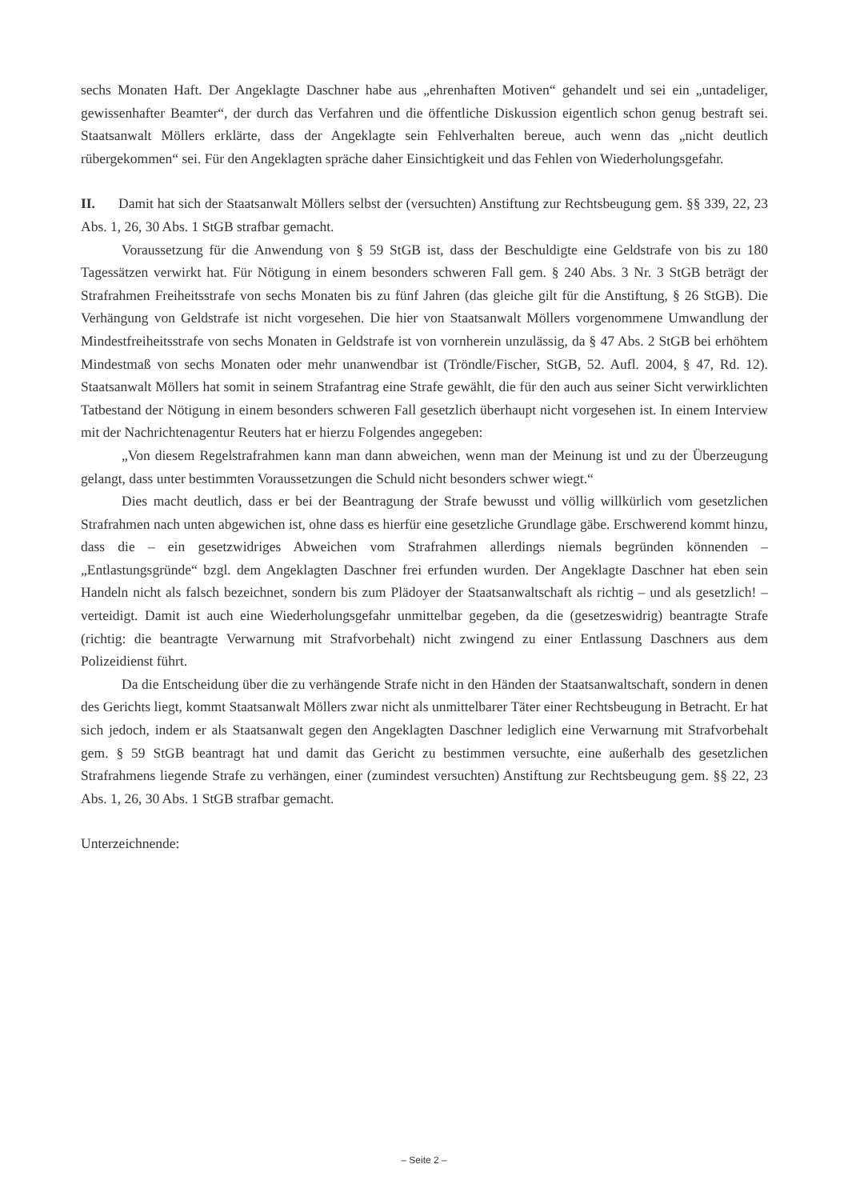sechs Monaten Haft. Der Angeklagte Daschner habe aus „ehrenhaften Motiven“ gehandelt und sei ein „untadeliger, gewissenhafter Beamter“, der durch das Verfahren und die öffentliche Diskussion eigentlich schon genug bestraft sei. Staatsanwalt Möllers erklärte, dass der Angeklagte sein Fehlverhalten bereue, auch wenn das „nicht deutlich rübergekommen“ sei. Für den Angeklagten spräche daher Einsichtigkeit und das Fehlen von Wiederholungsgefahr.
II. Damit hat sich der Staatsanwalt Möllers selbst der (versuchten) Anstiftung zur Rechtsbeugung gem. §§ 339, 22, 23 Abs. 1, 26, 30 Abs. 1 StGB strafbar gemacht.
Voraussetzung für die Anwendung von § 59 StGB ist, dass der Beschuldigte eine Geldstrafe von bis zu 180 Tagessätzen verwirkt hat. Für Nötigung in einem besonders schweren Fall gem. § 240 Abs. 3 Nr. 3 StGB beträgt der Strafrahmen Freiheitsstrafe von sechs Monaten bis zu fünf Jahren (das gleiche gilt für die Anstiftung, § 26 StGB). Die Verhängung von Geldstrafe ist nicht vorgesehen. Die hier von Staatsanwalt Möllers vorgenommene Umwandlung der Mindestfreiheitsstrafe von sechs Monaten in Geldstrafe ist von vornherein unzulässig, da § 47 Abs. 2 StGB bei erhöhtem Mindestmaß von sechs Monaten oder mehr unanwendbar ist (Tröndle/Fischer, StGB, 52. Aufl. 2004, § 47, Rd. 12). Staatsanwalt Möllers hat somit in seinem Strafantrag eine Strafe gewählt, die für den auch aus seiner Sicht verwirklichten Tatbestand der Nötigung in einem besonders schweren Fall gesetzlich überhaupt nicht vorgesehen ist. In einem Interview mit der Nachrichtenagentur Reuters hat er hierzu Folgendes angegeben:
„Von diesem Regelstrafrahmen kann man dann abweichen, wenn man der Meinung ist und zu der Überzeugung gelangt, dass unter bestimmten Voraussetzungen die Schuld nicht besonders schwer wiegt.“
Dies macht deutlich, dass er bei der Beantragung der Strafe bewusst und völlig willkürlich vom gesetzlichen Strafrahmen nach unten abgewichen ist, ohne dass es hierfür eine gesetzliche Grundlage gäbe. Erschwerend kommt hinzu, dass die – ein gesetzwidriges Abweichen vom Strafrahmen allerdings niemals begründen könnenden – „Entlastungsgründe“ bzgl. dem Angeklagten Daschner frei erfunden wurden. Der Angeklagte Daschner hat eben sein Handeln nicht als falsch bezeichnet, sondern bis zum Plädoyer der Staatsanwaltschaft als richtig – und als gesetzlich! – verteidigt. Damit ist auch eine Wiederholungsgefahr unmittelbar gegeben, da die (gesetzeswidrig) beantragte Strafe (richtig: die beantragte Verwarnung mit Strafvorbehalt) nicht zwingend zu einer Entlassung Daschners aus dem Polizeidienst führt.
Da die Entscheidung über die zu verhängende Strafe nicht in den Händen der Staatsanwaltschaft, sondern in denen des Gerichts liegt, kommt Staatsanwalt Möllers zwar nicht als unmittelbarer Täter einer Rechtsbeugung in Betracht. Er hat sich jedoch, indem er als Staatsanwalt gegen den Angeklagten Daschner lediglich eine Verwarnung mit Strafvorbehalt gem. § 59 StGB beantragt hat und damit das Gericht zu bestimmen versuchte, eine außerhalb des gesetzlichen Strafrahmens liegende Strafe zu verhängen, einer (zumindest versuchten) Anstiftung zur Rechtsbeugung gem. §§ 22, 23 Abs. 1, 26, 30 Abs. 1 StGB strafbar gemacht.
Unterzeichnende:
– Seite 2 –